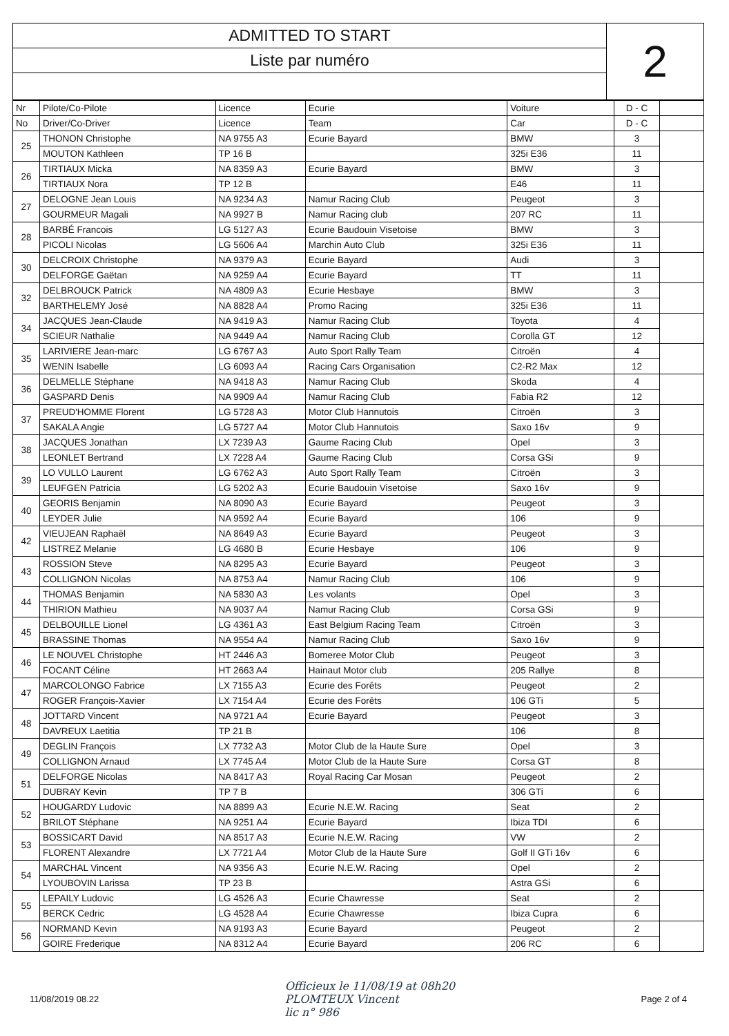ADMITTED TO START
Liste par numéro
2
| Nr | Pilote/Co-Pilote | Licence | Ecurie | Voiture | D - C | |
| --- | --- | --- | --- | --- | --- | --- |
| No | Driver/Co-Driver | Licence | Team | Car | D - C | |
| 25 | THONON Christophe | NA 9755 A3 | Ecurie Bayard | BMW | 3 | |
| | MOUTON Kathleen | TP 16 B | | 325i E36 | 11 | |
| 26 | TIRTIAUX Micka | NA 8359 A3 | Ecurie Bayard | BMW | 3 | |
| | TIRTIAUX Nora | TP 12 B | | E46 | 11 | |
| 27 | DELOGNE Jean Louis | NA 9234 A3 | Namur Racing Club | Peugeot | 3 | |
| | GOURMEUR Magali | NA 9927 B | Namur Racing club | 207 RC | 11 | |
| 28 | BARBÉ Francois | LG 5127 A3 | Ecurie Baudouin Visetoise | BMW | 3 | |
| | PICOLI Nicolas | LG 5606 A4 | Marchin Auto Club | 325i E36 | 11 | |
| 30 | DELCROIX Christophe | NA 9379 A3 | Ecurie Bayard | Audi | 3 | |
| | DELFORGE Gaëtan | NA 9259 A4 | Ecurie Bayard | TT | 11 | |
| 32 | DELBROUCK Patrick | NA 4809 A3 | Ecurie Hesbaye | BMW | 3 | |
| | BARTHELEMY José | NA 8828 A4 | Promo Racing | 325i E36 | 11 | |
| 34 | JACQUES Jean-Claude | NA 9419 A3 | Namur Racing Club | Toyota | 4 | |
| | SCIEUR Nathalie | NA 9449 A4 | Namur Racing Club | Corolla GT | 12 | |
| 35 | LARIVIERE Jean-marc | LG 6767 A3 | Auto Sport Rally Team | Citroën | 4 | |
| | WENIN Isabelle | LG 6093 A4 | Racing Cars Organisation | C2-R2 Max | 12 | |
| 36 | DELMELLE Stéphane | NA 9418 A3 | Namur Racing Club | Skoda | 4 | |
| | GASPARD Denis | NA 9909 A4 | Namur Racing Club | Fabia R2 | 12 | |
| 37 | PREUD'HOMME Florent | LG 5728 A3 | Motor Club Hannutois | Citroën | 3 | |
| | SAKALA Angie | LG 5727 A4 | Motor Club Hannutois | Saxo 16v | 9 | |
| 38 | JACQUES Jonathan | LX 7239 A3 | Gaume Racing Club | Opel | 3 | |
| | LEONLET Bertrand | LX 7228 A4 | Gaume Racing Club | Corsa GSi | 9 | |
| 39 | LO VULLO Laurent | LG 6762 A3 | Auto Sport Rally Team | Citroën | 3 | |
| | LEUFGEN Patricia | LG 5202 A3 | Ecurie Baudouin Visetoise | Saxo 16v | 9 | |
| 40 | GEORIS Benjamin | NA 8090 A3 | Ecurie Bayard | Peugeot | 3 | |
| | LEYDER Julie | NA 9592 A4 | Ecurie Bayard | 106 | 9 | |
| 42 | VIEUJEAN Raphaël | NA 8649 A3 | Ecurie Bayard | Peugeot | 3 | |
| | LISTREZ Melanie | LG 4680 B | Ecurie Hesbaye | 106 | 9 | |
| 43 | ROSSION Steve | NA 8295 A3 | Ecurie Bayard | Peugeot | 3 | |
| | COLLIGNON Nicolas | NA 8753 A4 | Namur Racing Club | 106 | 9 | |
| 44 | THOMAS Benjamin | NA 5830 A3 | Les volants | Opel | 3 | |
| | THIRION Mathieu | NA 9037 A4 | Namur Racing Club | Corsa GSi | 9 | |
| 45 | DELBOUILLE Lionel | LG 4361 A3 | East Belgium Racing Team | Citroën | 3 | |
| | BRASSINE Thomas | NA 9554 A4 | Namur Racing Club | Saxo 16v | 9 | |
| 46 | LE NOUVEL Christophe | HT 2446 A3 | Bomeree Motor Club | Peugeot | 3 | |
| | FOCANT Céline | HT 2663 A4 | Hainaut Motor club | 205 Rallye | 8 | |
| 47 | MARCOLONGO Fabrice | LX 7155 A3 | Ecurie des Forêts | Peugeot | 2 | |
| | ROGER François-Xavier | LX 7154 A4 | Ecurie des Forêts | 106 GTi | 5 | |
| 48 | JOTTARD Vincent | NA 9721 A4 | Ecurie Bayard | Peugeot | 3 | |
| | DAVREUX Laetitia | TP 21 B | | 106 | 8 | |
| 49 | DEGLIN François | LX 7732 A3 | Motor Club de la Haute Sure | Opel | 3 | |
| | COLLIGNON Arnaud | LX 7745 A4 | Motor Club de la Haute Sure | Corsa GT | 8 | |
| 51 | DELFORGE Nicolas | NA 8417 A3 | Royal Racing Car Mosan | Peugeot | 2 | |
| | DUBRAY Kevin | TP 7 B | | 306 GTi | 6 | |
| 52 | HOUGARDY Ludovic | NA 8899 A3 | Ecurie N.E.W. Racing | Seat | 2 | |
| | BRILOT Stéphane | NA 9251 A4 | Ecurie Bayard | Ibiza TDI | 6 | |
| 53 | BOSSICART David | NA 8517 A3 | Ecurie N.E.W. Racing | VW | 2 | |
| | FLORENT Alexandre | LX 7721 A4 | Motor Club de la Haute Sure | Golf II GTi 16v | 6 | |
| 54 | MARCHAL Vincent | NA 9356 A3 | Ecurie N.E.W. Racing | Opel | 2 | |
| | LYOUBOVIN Larissa | TP 23 B | | Astra GSi | 6 | |
| 55 | LEPAILY Ludovic | LG 4526 A3 | Ecurie Chawresse | Seat | 2 | |
| | BERCK Cedric | LG 4528 A4 | Ecurie Chawresse | Ibiza Cupra | 6 | |
| 56 | NORMAND Kevin | NA 9193 A3 | Ecurie Bayard | Peugeot | 2 | |
| | GOIRE Frederique | NA 8312 A4 | Ecurie Bayard | 206 RC | 6 | |
11/08/2019 08.22 Officieux le 11/08/19 at 08h20
PLOMTEUX Vincent
lic n° 986 Page 2 of 4